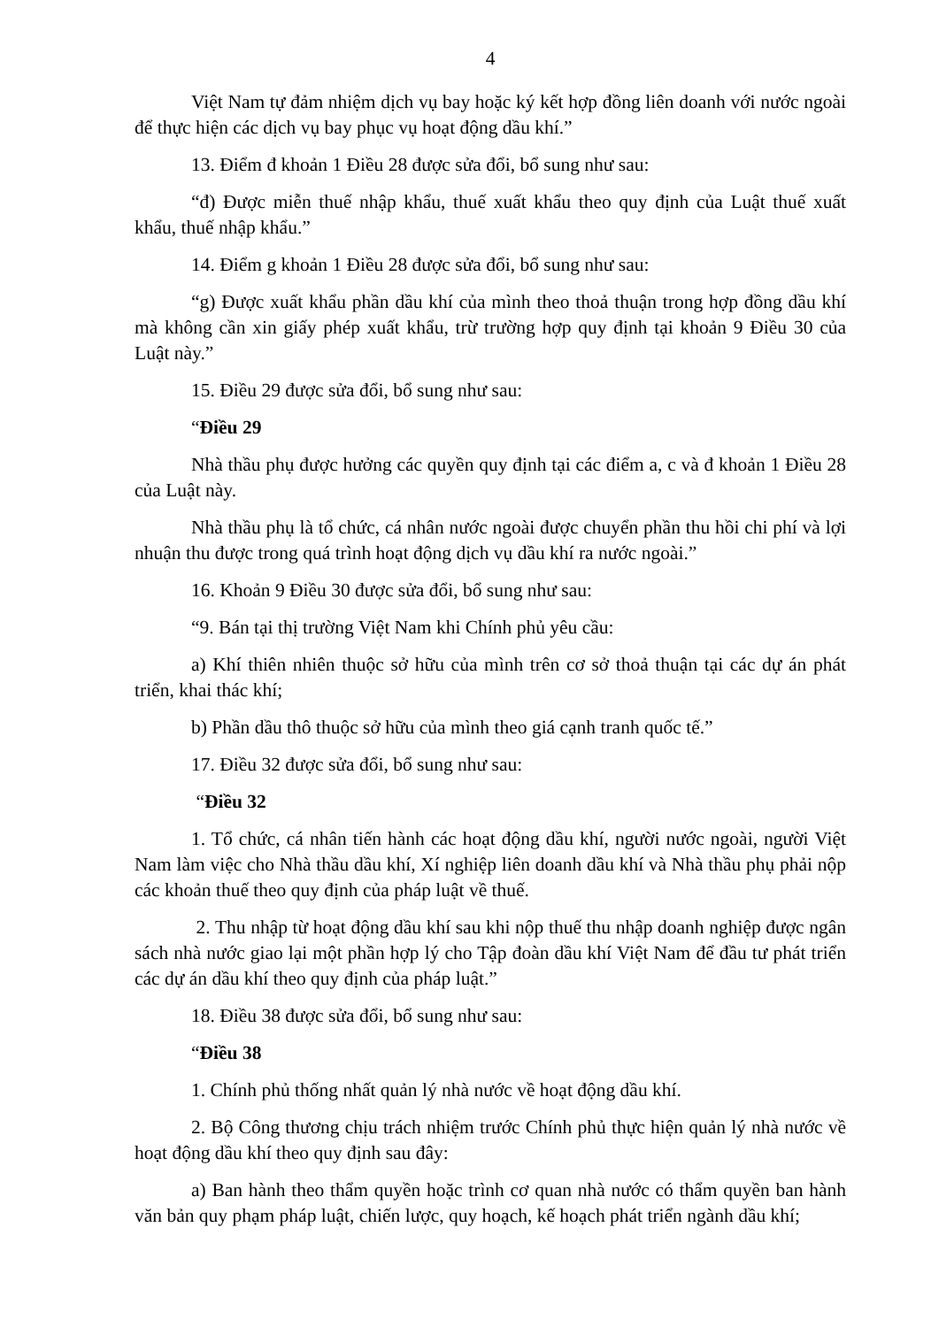4
Việt Nam tự đảm nhiệm dịch vụ bay hoặc ký kết hợp đồng liên doanh với nước ngoài để thực hiện các dịch vụ bay phục vụ hoạt động dầu khí.”
13. Điểm đ khoản 1 Điều 28 được sửa đổi, bổ sung như sau:
“đ) Được miễn thuế nhập khẩu, thuế xuất khẩu theo quy định của Luật thuế xuất khẩu, thuế nhập khẩu.”
14. Điểm g khoản 1 Điều 28 được sửa đổi, bổ sung như sau:
“g) Được xuất khẩu phần dầu khí của mình theo thoả thuận trong hợp đồng dầu khí mà không cần xin giấy phép xuất khẩu, trừ trường hợp quy định tại khoản 9 Điều 30 của Luật này.”
15. Điều 29 được sửa đổi, bổ sung như sau:
“Điều 29
Nhà thầu phụ được hưởng các quyền quy định tại các điểm a, c và đ khoản 1 Điều 28 của Luật này.
Nhà thầu phụ là tổ chức, cá nhân nước ngoài được chuyển phần thu hồi chi phí và lợi nhuận thu được trong quá trình hoạt động dịch vụ dầu khí ra nước ngoài.”
16. Khoản 9 Điều 30 được sửa đổi, bổ sung như sau:
“9. Bán tại thị trường Việt Nam khi Chính phủ yêu cầu:
a) Khí thiên nhiên thuộc sở hữu của mình trên cơ sở thoả thuận tại các dự án phát triển, khai thác khí;
b) Phần dầu thô thuộc sở hữu của mình theo giá cạnh tranh quốc tế.”
17. Điều 32 được sửa đổi, bổ sung như sau:
“Điều 32
1. Tổ chức, cá nhân tiến hành các hoạt động dầu khí, người nước ngoài, người Việt Nam làm việc cho Nhà thầu dầu khí, Xí nghiệp liên doanh dầu khí và Nhà thầu phụ phải nộp các khoản thuế theo quy định của pháp luật về thuế.
2. Thu nhập từ hoạt động dầu khí sau khi nộp thuế thu nhập doanh nghiệp được ngân sách nhà nước giao lại một phần hợp lý cho Tập đoàn dầu khí Việt Nam để đầu tư phát triển các dự án dầu khí theo quy định của pháp luật.”
18. Điều 38 được sửa đổi, bổ sung như sau:
“Điều 38
1. Chính phủ thống nhất quản lý nhà nước về hoạt động dầu khí.
2. Bộ Công thương chịu trách nhiệm trước Chính phủ thực hiện quản lý nhà nước về hoạt động dầu khí theo quy định sau đây:
a) Ban hành theo thẩm quyền hoặc trình cơ quan nhà nước có thẩm quyền ban hành văn bản quy phạm pháp luật, chiến lược, quy hoạch, kế hoạch phát triển ngành dầu khí;